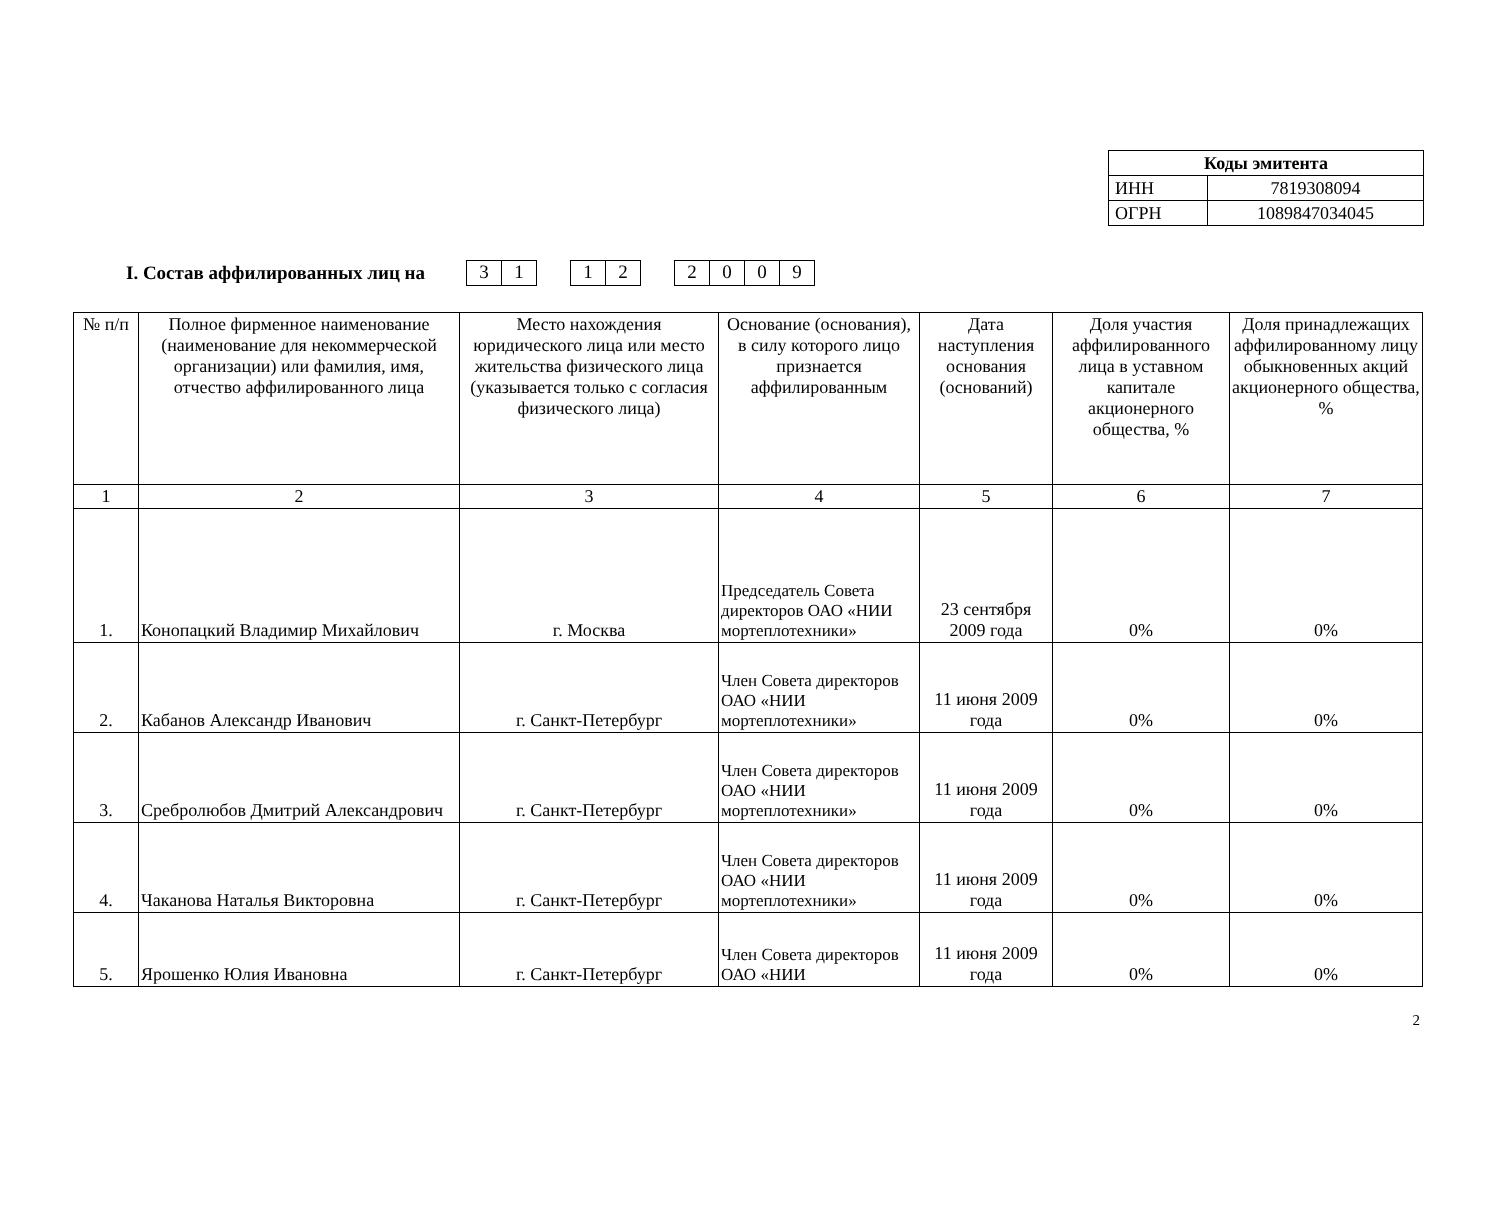| Коды эмитента | |
| --- | --- |
| ИНН | 7819308094 |
| ОГРН | 1089847034045 |
I. Состав аффилированных лиц на 3 1 12 2009
| № п/п | Полное фирменное наименование (наименование для некоммерческой организации) или фамилия, имя, отчество аффилированного лица | Место нахождения юридического лица или место жительства физического лица (указывается только с согласия физического лица) | Основание (основания), в силу которого лицо признается аффилированным | Дата наступления основания (оснований) | Доля участия аффилированного лица в уставном капитале акционерного общества, % | Доля принадлежащих аффилированному лицу обыкновенных акций акционерного общества, % |
| --- | --- | --- | --- | --- | --- | --- |
| 1 | 2 | 3 | 4 | 5 | 6 | 7 |
| 1. | Конопацкий Владимир Михайлович | г. Москва | Председатель Совета директоров ОАО «НИИ мортеплотехники» | 23 сентября 2009 года | 0% | 0% |
| 2. | Кабанов Александр Иванович | г. Санкт-Петербург | Член Совета директоров ОАО «НИИ мортеплотехники» | 11 июня 2009 года | 0% | 0% |
| 3. | Сребролюбов Дмитрий Александрович | г. Санкт-Петербург | Член Совета директоров ОАО «НИИ мортеплотехники» | 11 июня 2009 года | 0% | 0% |
| 4. | Чаканова Наталья Викторовна | г. Санкт-Петербург | Член Совета директоров ОАО «НИИ мортеплотехники» | 11 июня 2009 года | 0% | 0% |
| 5. | Ярошенко Юлия Ивановна | г. Санкт-Петербург | Член Совета директоров ОАО «НИИ | 11 июня 2009 года | 0% | 0% |
2